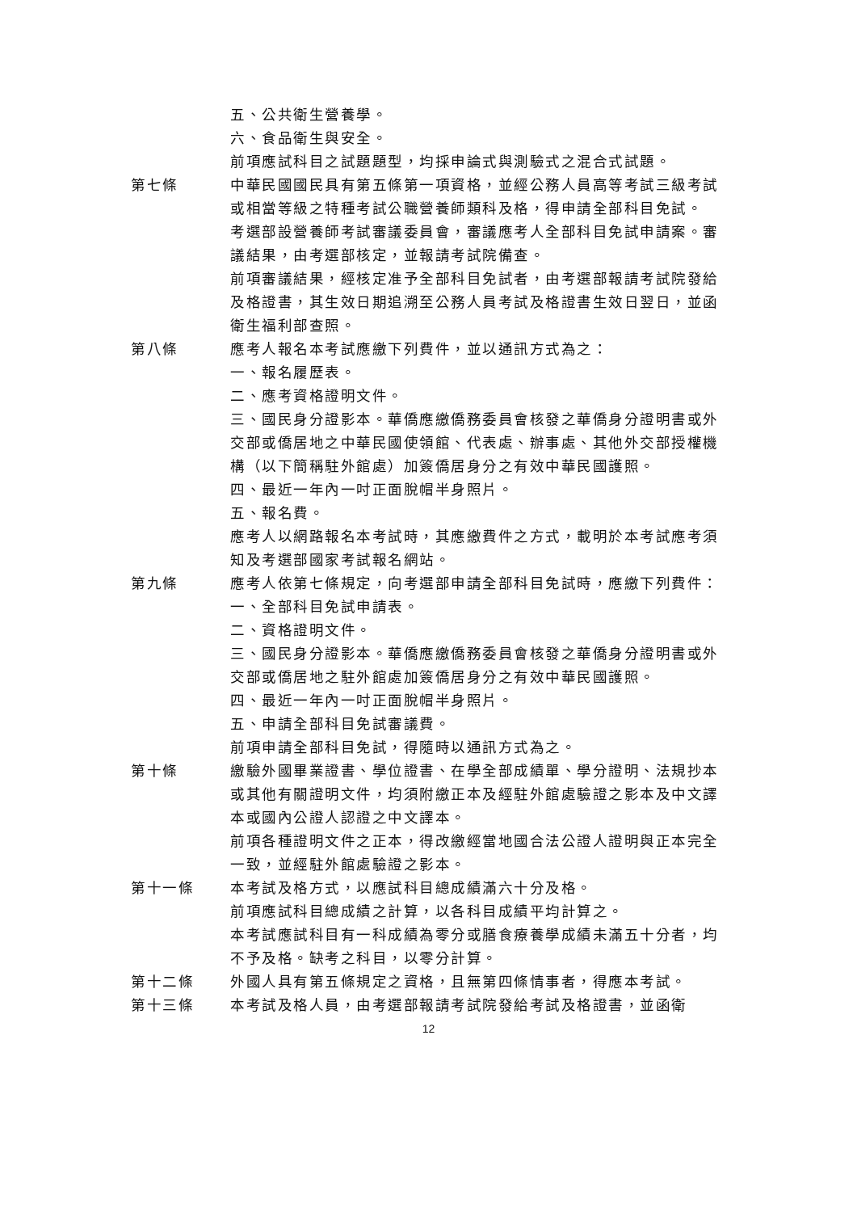五、公共衛生營養學。
六、食品衛生與安全。
前項應試科目之試題題型，均採申論式與測驗式之混合式試題。
第七條 中華民國國民具有第五條第一項資格，並經公務人員高等考試三級考試或相當等級之特種考試公職營養師類科及格，得申請全部科目免試。
考選部設營養師考試審議委員會，審議應考人全部科目免試申請案。審議結果，由考選部核定，並報請考試院備查。
前項審議結果，經核定准予全部科目免試者，由考選部報請考試院發給及格證書，其生效日期追溯至公務人員考試及格證書生效日翌日，並函衛生福利部查照。
第八條 應考人報名本考試應繳下列費件，並以通訊方式為之：
一、報名履歷表。
二、應考資格證明文件。
三、國民身分證影本。華僑應繳僑務委員會核發之華僑身分證明書或外交部或僑居地之中華民國使領館、代表處、辦事處、其他外交部授權機構（以下簡稱駐外館處）加簽僑居身分之有效中華民國護照。
四、最近一年內一吋正面脫帽半身照片。
五、報名費。
應考人以網路報名本考試時，其應繳費件之方式，載明於本考試應考須知及考選部國家考試報名網站。
第九條 應考人依第七條規定，向考選部申請全部科目免試時，應繳下列費件：
一、全部科目免試申請表。
二、資格證明文件。
三、國民身分證影本。華僑應繳僑務委員會核發之華僑身分證明書或外交部或僑居地之駐外館處加簽僑居身分之有效中華民國護照。
四、最近一年內一吋正面脫帽半身照片。
五、申請全部科目免試審議費。
前項申請全部科目免試，得隨時以通訊方式為之。
第十條 繳驗外國畢業證書、學位證書、在學全部成績單、學分證明、法規抄本或其他有關證明文件，均須附繳正本及經駐外館處驗證之影本及中文譯本或國內公證人認證之中文譯本。
前項各種證明文件之正本，得改繳經當地國合法公證人證明與正本完全一致，並經駐外館處驗證之影本。
第十一條 本考試及格方式，以應試科目總成績滿六十分及格。
前項應試科目總成績之計算，以各科目成績平均計算之。
本考試應試科目有一科成績為零分或膳食療養學成績未滿五十分者，均不予及格。缺考之科目，以零分計算。
第十二條 外國人具有第五條規定之資格，且無第四條情事者，得應本考試。
第十三條 本考試及格人員，由考選部報請考試院發給考試及格證書，並函衛
12